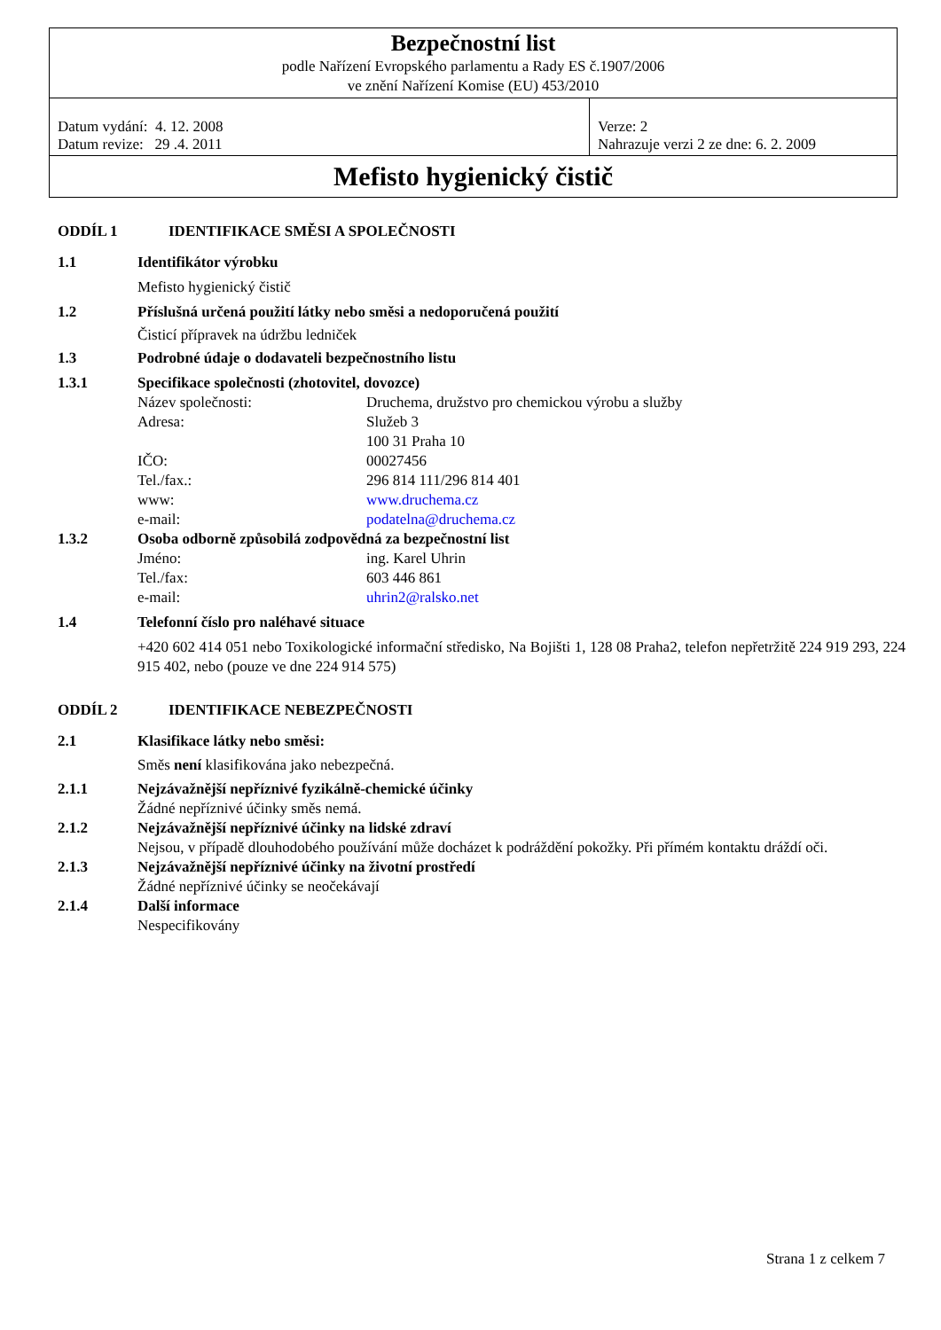| Bezpečnostní list podle Nařízení Evropského parlamentu a Rady ES č.1907/2006 ve znění Nařízení Komise (EU) 453/2010 | |
| Datum vydání: 4. 12. 2008 Datum revize: 29 .4. 2011 | Verze: 2 Nahrazuje verzi 2 ze dne: 6. 2. 2009 |
| Mefisto hygienický čistič | |
ODDÍL 1 IDENTIFIKACE SMĚSI A SPOLEČNOSTI
1.1 Identifikátor výrobku
Mefisto hygienický čistič
1.2 Příslušná určená použití látky nebo směsi a nedoporučená použití
Čisticí přípravek na údržbu ledniček
1.3 Podrobné údaje o dodavateli bezpečnostního listu
1.3.1 Specifikace společnosti (zhotovitel, dovozce)
Název společnosti: Druchema, družstvo pro chemickou výrobu a služby
Adresa: Služeb 3
100 31 Praha 10
IČO: 00027456
Tel./fax.: 296 814 111/296 814 401
www: www.druchema.cz
e-mail: podatelna@druchema.cz
1.3.2 Osoba odborně způsobilá zodpovědná za bezpečnostní list
Jméno: ing. Karel Uhrin
Tel./fax: 603 446 861
e-mail: uhrin2@ralsko.net
1.4 Telefonní číslo pro naléhavé situace
+420 602 414 051 nebo Toxikologické informační středisko, Na Bojišti 1, 128 08 Praha2, telefon nepřetržitě 224 919 293, 224 915 402, nebo (pouze ve dne 224 914 575)
ODDÍL 2 IDENTIFIKACE NEBEZPEČNOSTI
2.1 Klasifikace látky nebo směsi:
Směs není klasifikována jako nebezpečná.
2.1.1 Nejzávažnější nepříznivé fyzikálně-chemické účinky
Žádné nepříznivé účinky směs nemá.
2.1.2 Nejzávažnější nepříznivé účinky na lidské zdraví
Nejsou, v případě dlouhodobého používání může docházet k podráždění pokožky. Při přímém kontaktu dráždí oči.
2.1.3 Nejzávažnější nepříznivé účinky na životní prostředí
Žádné nepříznivé účinky se neočekávají
2.1.4 Další informace
Nespecifikovány
Strana 1 z celkem 7